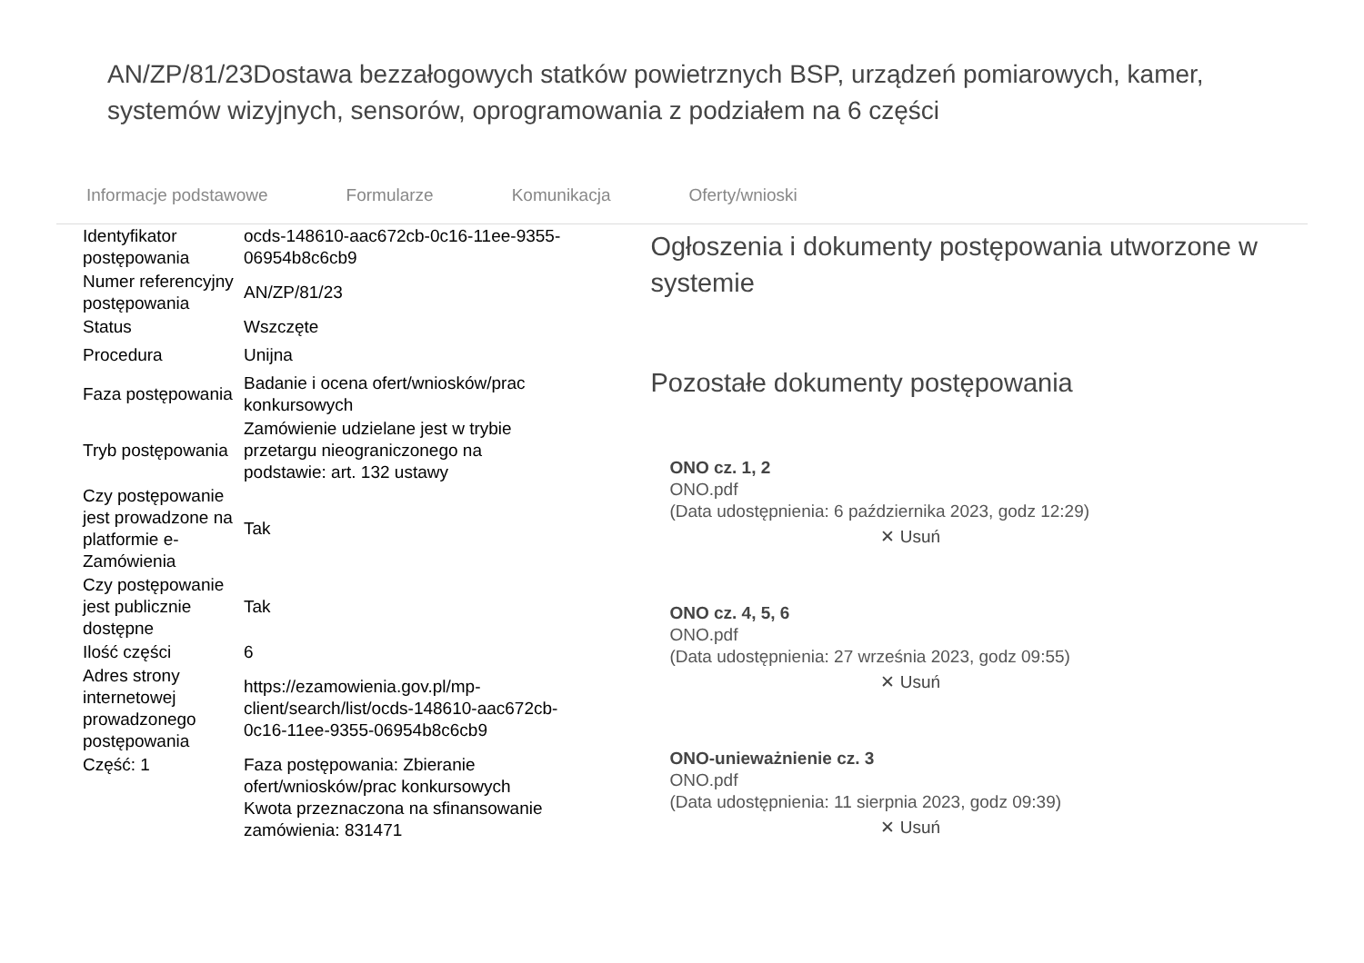AN/ZP/81/23Dostawa bezzałogowych statków powietrznych BSP, urządzeń pomiarowych, kamer, systemów wizyjnych, sensorów, oprogramowania z podziałem na 6 części
Informacje podstawowe Formularze Komunikacja Oferty/wnioski
| Identyfikator postępowania | ocds-148610-aac672cb-0c16-11ee-9355-06954b8c6cb9 |
| Numer referencyjny postępowania | AN/ZP/81/23 |
| Status | Wszczęte |
| Procedura | Unijna |
| Faza postępowania | Badanie i ocena ofert/wniosków/prac konkursowych |
| Tryb postępowania | Zamówienie udzielane jest w trybie przetargu nieograniczonego na podstawie: art. 132 ustawy |
| Czy postępowanie jest prowadzone na platformie e-Zamówienia | Tak |
| Czy postępowanie jest publicznie dostępne | Tak |
| Ilość części | 6 |
| Adres strony internetowej prowadzonego postępowania | https://ezamowienia.gov.pl/mp-client/search/list/ocds-148610-aac672cb-0c16-11ee-9355-06954b8c6cb9 |
| Część: 1 | Faza postępowania: Zbieranie ofert/wniosków/prac konkursowych Kwota przeznaczona na sfinansowanie zamówienia: 831471 |
Ogłoszenia i dokumenty postępowania utworzone w systemie
Pozostałe dokumenty postępowania
ONO cz. 1, 2
ONO.pdf
(Data udostępnienia: 6 października 2023, godz 12:29)
✕ Usuń
ONO cz. 4, 5, 6
ONO.pdf
(Data udostępnienia: 27 września 2023, godz 09:55)
✕ Usuń
ONO-unieważnienie cz. 3
ONO.pdf
(Data udostępnienia: 11 sierpnia 2023, godz 09:39)
✕ Usuń